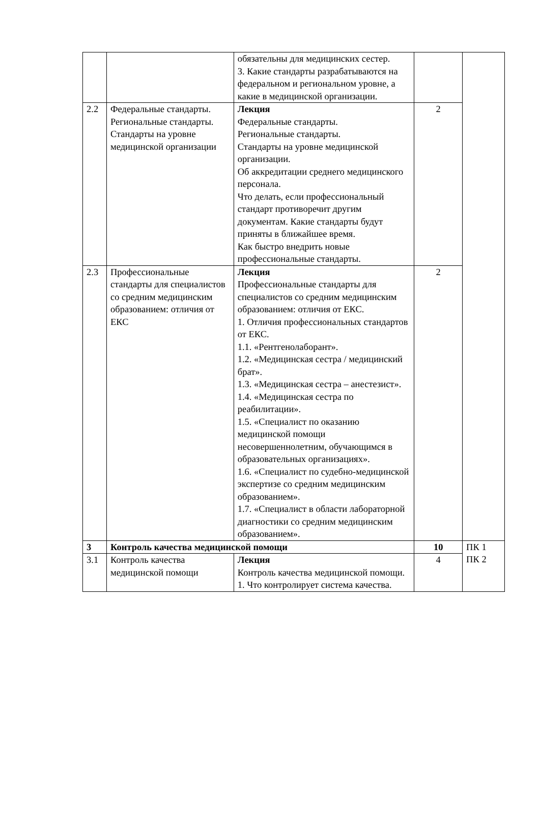| | | обязательны для медицинских сестер. 3. Какие стандарты разрабатываются на федеральном и региональном уровне, а какие в медицинской организации. | | |
| 2.2 | Федеральные стандарты. Региональные стандарты. Стандарты на уровне медицинской организации | Лекция Федеральные стандарты. Региональные стандарты. Стандарты на уровне медицинской организации. Об аккредитации среднего медицинского персонала. Что делать, если профессиональный стандарт противоречит другим документам. Какие стандарты будут приняты в ближайшее время. Как быстро внедрить новые профессиональные стандарты. | 2 | |
| 2.3 | Профессиональные стандарты для специалистов со средним медицинским образованием: отличия от ЕКС | Лекция Профессиональные стандарты для специалистов со средним медицинским образованием: отличия от ЕКС. 1. Отличия профессиональных стандартов от ЕКС. 1.1. «Рентгенолаборант». 1.2. «Медицинская сестра / медицинский брат». 1.3. «Медицинская сестра – анестезист». 1.4. «Медицинская сестра по реабилитации». 1.5. «Специалист по оказанию медицинской помощи несовершеннолетним, обучающимся в образовательных организациях». 1.6. «Специалист по судебно-медицинской экспертизе со средним медицинским образованием». 1.7. «Специалист в области лабораторной диагностики со средним медицинским образованием». | 2 | |
| 3 | Контроль качества медицинской помощи | | 10 | ПК 1 ПК 2 |
| 3.1 | Контроль качества медицинской помощи | Лекция Контроль качества медицинской помощи. 1. Что контролирует система качества. | 4 | |